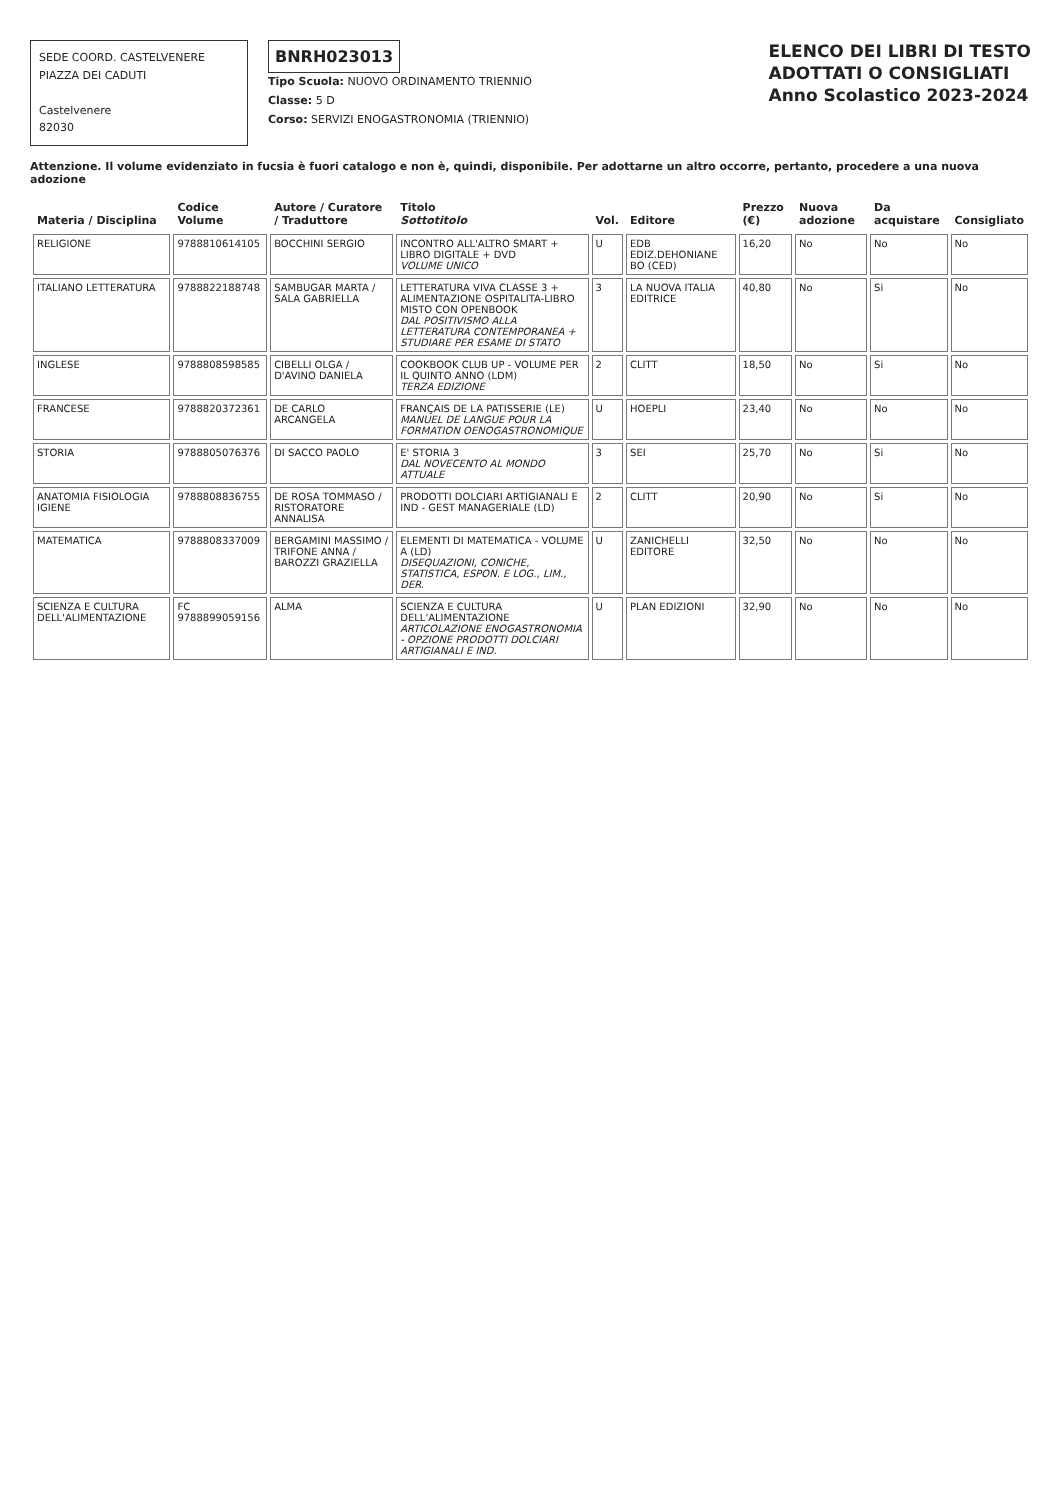SEDE COORD. CASTELVENERE
PIAZZA DEI CADUTI
Castelvenere
82030
BNRH023013
Tipo Scuola: NUOVO ORDINAMENTO TRIENNIO
Classe: 5 D
Corso: SERVIZI ENOGASTRONOMIA (TRIENNIO)
ELENCO DEI LIBRI DI TESTO
ADOTTATI O CONSIGLIATI
Anno Scolastico 2023-2024
Attenzione. Il volume evidenziato in fucsia è fuori catalogo e non è, quindi, disponibile. Per adottarne un altro occorre, pertanto, procedere a una nuova adozione
| Materia / Disciplina | Codice Volume | Autore / Curatore / Traduttore | Titolo Sottotitolo | Vol. | Editore | Prezzo (€) | Nuova adozione | Da acquistare | Consigliato |
| --- | --- | --- | --- | --- | --- | --- | --- | --- | --- |
| RELIGIONE | 9788810614105 | BOCCHINI SERGIO | INCONTRO ALL'ALTRO SMART + LIBRO DIGITALE + DVD VOLUME UNICO | U | EDB EDIZ.DEHONIANE BO (CED) | 16,20 | No | No | No |
| ITALIANO LETTERATURA | 9788822188748 | SAMBUGAR MARTA / SALA GABRIELLA | LETTERATURA VIVA CLASSE 3 + ALIMENTAZIONE OSPITALITA-LIBRO MISTO CON OPENBOOK DAL POSITIVISMO ALLA LETTERATURA CONTEMPORANEA + STUDIARE PER ESAME DI STATO | 3 | LA NUOVA ITALIA EDITRICE | 40,80 | No | Si | No |
| INGLESE | 9788808598585 | CIBELLI OLGA / D'AVINO DANIELA | COOKBOOK CLUB UP - VOLUME PER IL QUINTO ANNO (LDM) TERZA EDIZIONE | 2 | CLITT | 18,50 | No | Si | No |
| FRANCESE | 9788820372361 | DE CARLO ARCANGELA | FRANÇAIS DE LA PATISSERIE (LE) MANUEL DE LANGUE POUR LA FORMATION OENOGASTRONOMIQUE | U | HOEPLI | 23,40 | No | No | No |
| STORIA | 9788805076376 | DI SACCO PAOLO | E' STORIA 3 DAL NOVECENTO AL MONDO ATTUALE | 3 | SEI | 25,70 | No | Si | No |
| ANATOMIA FISIOLOGIA IGIENE | 9788808836755 | DE ROSA TOMMASO / RISTORATORE ANNALISA | PRODOTTI DOLCIARI ARTIGIANALI E IND - GEST MANAGERIALE (LD) | 2 | CLITT | 20,90 | No | Si | No |
| MATEMATICA | 9788808337009 | BERGAMINI MASSIMO / TRIFONE ANNA / BAROZZI GRAZIELLA | ELEMENTI DI MATEMATICA - VOLUME A (LD) DISEQUAZIONI, CONICHE, STATISTICA, ESPON. E LOG., LIM., DER. | U | ZANICHELLI EDITORE | 32,50 | No | No | No |
| SCIENZA E CULTURA DELL'ALIMENTAZIONE | FC 9788899059156 | ALMA | SCIENZA E CULTURA DELL'ALIMENTAZIONE ARTICOLAZIONE ENOGASTRONOMIA - OPZIONE PRODOTTI DOLCIARI ARTIGIANALI E IND. | U | PLAN EDIZIONI | 32,90 | No | No | No |